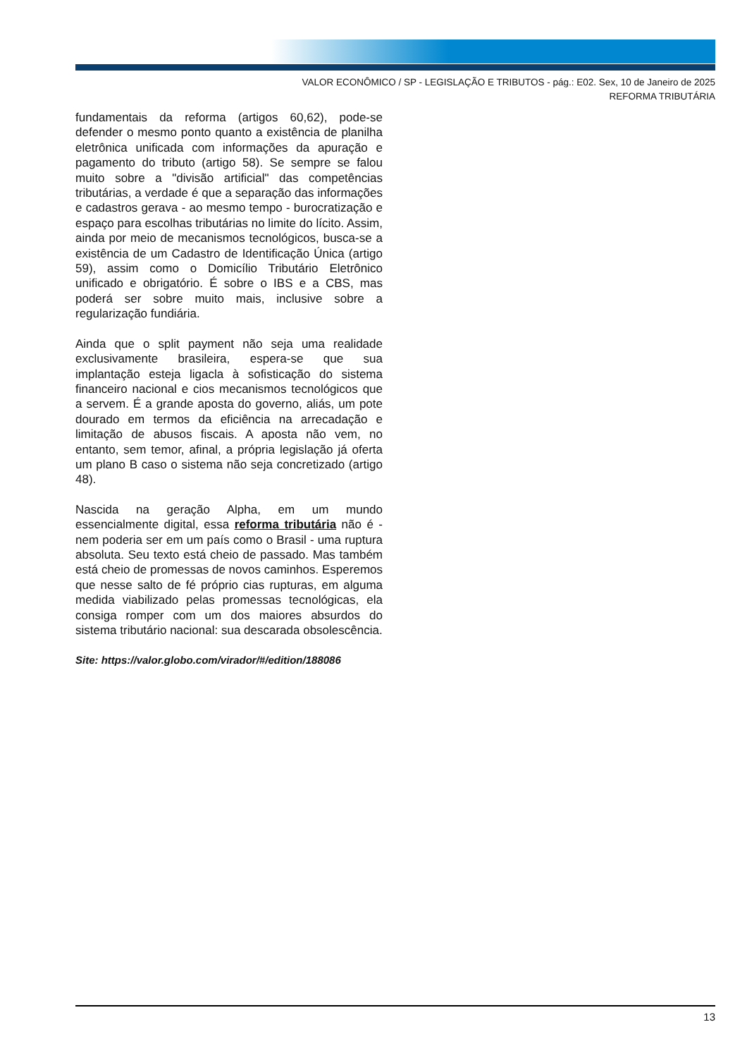VALOR ECONÔMICO / SP - LEGISLAÇÃO E TRIBUTOS - pág.: E02. Sex, 10 de Janeiro de 2025
REFORMA TRIBUTÁRIA
fundamentais da reforma (artigos 60,62), pode-se defender o mesmo ponto quanto a existência de planilha eletrônica unificada com informações da apuração e pagamento do tributo (artigo 58). Se sempre se falou muito sobre a "divisão artificial" das competências tributárias, a verdade é que a separação das informações e cadastros gerava - ao mesmo tempo - burocratização e espaço para escolhas tributárias no limite do lícito. Assim, ainda por meio de mecanismos tecnológicos, busca-se a existência de um Cadastro de Identificação Única (artigo 59), assim como o Domicílio Tributário Eletrônico unificado e obrigatório. É sobre o IBS e a CBS, mas poderá ser sobre muito mais, inclusive sobre a regularização fundiária.
Ainda que o split payment não seja uma realidade exclusivamente brasileira, espera-se que sua implantação esteja ligacla à sofisticação do sistema financeiro nacional e cios mecanismos tecnológicos que a servem. É a grande aposta do governo, aliás, um pote dourado em termos da eficiência na arrecadação e limitação de abusos fiscais. A aposta não vem, no entanto, sem temor, afinal, a própria legislação já oferta um plano B caso o sistema não seja concretizado (artigo 48).
Nascida na geração Alpha, em um mundo essencialmente digital, essa reforma tributária não é - nem poderia ser em um país como o Brasil - uma ruptura absoluta. Seu texto está cheio de passado. Mas também está cheio de promessas de novos caminhos. Esperemos que nesse salto de fé próprio cias rupturas, em alguma medida viabilizado pelas promessas tecnológicas, ela consiga romper com um dos maiores absurdos do sistema tributário nacional: sua descarada obsolescência.
Site: https://valor.globo.com/virador/#/edition/188086
13